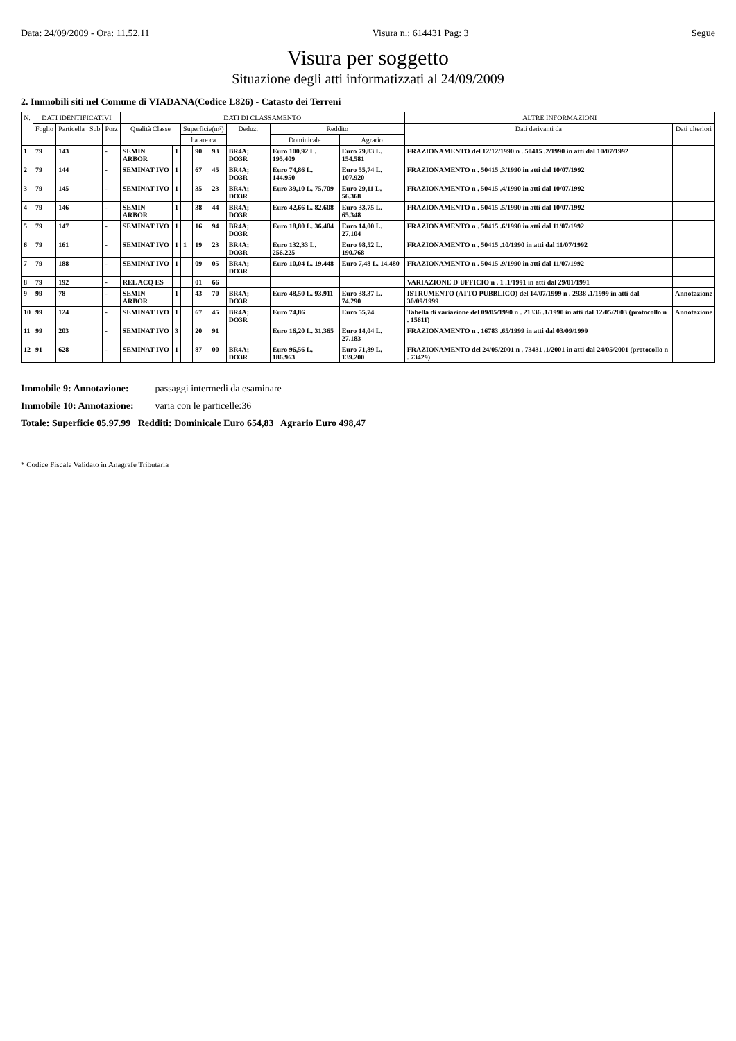Data: 24/09/2009 - Ora: 11.52.11 Visura n.: 614431 Pag: 3 Segue
Visura per soggetto
Situazione degli atti informatizzati al 24/09/2009
2. Immobili siti nel Comune di VIADANA(Codice L826) - Catasto dei Terreni
| N. | DATI IDENTIFICATIVI | | | | DATI DI CLASSAMENTO | | | | | | | | ALTRE INFORMAZIONI | |
| --- | --- | --- | --- | --- | --- | --- | --- | --- | --- | --- | --- | --- | --- | --- |
| | Foglio | Particella | Sub | Porz | Qualità Classe | | Superficie(m²) | | | Deduz. | Reddito | | Dati derivanti da | Dati ulteriori |
| | | | | | | | ha are ca | | | | Dominicale | Agrario | | |
| 1 | 79 | 143 | | - | SEMIN ARBOR | 1 | | 90 | 93 | BR4A; DO3R | Euro 100,92 L. 195.409 | Euro 79,83 L. 154.581 | FRAZIONAMENTO del 12/12/1990 n . 50415 .2/1990 in atti dal 10/07/1992 | |
| 2 | 79 | 144 | | - | SEMINAT IVO | 1 | | 67 | 45 | BR4A; DO3R | Euro 74,86 L. 144.950 | Euro 55,74 L. 107.920 | FRAZIONAMENTO n . 50415 .3/1990 in atti dal 10/07/1992 | |
| 3 | 79 | 145 | | - | SEMINAT IVO | 1 | | 35 | 23 | BR4A; DO3R | Euro 39,10 L. 75.709 | Euro 29,11 L. 56.368 | FRAZIONAMENTO n . 50415 .4/1990 in atti dal 10/07/1992 | |
| 4 | 79 | 146 | | - | SEMIN ARBOR | 1 | | 38 | 44 | BR4A; DO3R | Euro 42,66 L. 82.608 | Euro 33,75 L. 65.348 | FRAZIONAMENTO n . 50415 .5/1990 in atti dal 10/07/1992 | |
| 5 | 79 | 147 | | - | SEMINAT IVO | 1 | | 16 | 94 | BR4A; DO3R | Euro 18,80 L. 36.404 | Euro 14,00 L. 27.104 | FRAZIONAMENTO n . 50415 .6/1990 in atti dal 11/07/1992 | |
| 6 | 79 | 161 | | - | SEMINAT IVO | 1 | 1 | 19 | 23 | BR4A; DO3R | Euro 132,33 L. 256.225 | Euro 98,52 L. 190.768 | FRAZIONAMENTO n . 50415 .10/1990 in atti dal 11/07/1992 | |
| 7 | 79 | 188 | | - | SEMINAT IVO | 1 | | 09 | 05 | BR4A; DO3R | Euro 10,04 L. 19.448 | Euro 7,48 L. 14.480 | FRAZIONAMENTO n . 50415 .9/1990 in atti dal 11/07/1992 | |
| 8 | 79 | 192 | | - | REL ACQ ES | | | 01 | 66 | | | | VARIAZIONE D'UFFICIO n . 1 .1/1991 in atti dal 29/01/1991 | |
| 9 | 99 | 78 | | - | SEMIN ARBOR | 1 | | 43 | 70 | BR4A; DO3R | Euro 48,50 L. 93.911 | Euro 38,37 L. 74.290 | ISTRUMENTO (ATTO PUBBLICO) del 14/07/1999 n . 2938 .1/1999 in atti dal 30/09/1999 | Annotazione |
| 10 | 99 | 124 | | - | SEMINAT IVO | 1 | | 67 | 45 | BR4A; DO3R | Euro 74,86 | Euro 55,74 | Tabella di variazione del 09/05/1990 n . 21336 .1/1990 in atti dal 12/05/2003 (protocollo n . 15611) | Annotazione |
| 11 | 99 | 203 | | - | SEMINAT IVO | 3 | | 20 | 91 | | Euro 16,20 L. 31.365 | Euro 14,04 L. 27.183 | FRAZIONAMENTO n . 16783 .65/1999 in atti dal 03/09/1999 | |
| 12 | 91 | 628 | | - | SEMINAT IVO | 1 | | 87 | 00 | BR4A; DO3R | Euro 96,56 L. 186.963 | Euro 71,89 L. 139.200 | FRAZIONAMENTO del 24/05/2001 n . 73431 .1/2001 in atti dal 24/05/2001 (protocollo n . 73429) | |
Immobile 9: Annotazione: passaggi intermedi da esaminare
Immobile 10: Annotazione: varia con le particelle:36
Totale: Superficie 05.97.99 Redditi: Dominicale Euro 654,83 Agrario Euro 498,47
* Codice Fiscale Validato in Anagrafe Tributaria